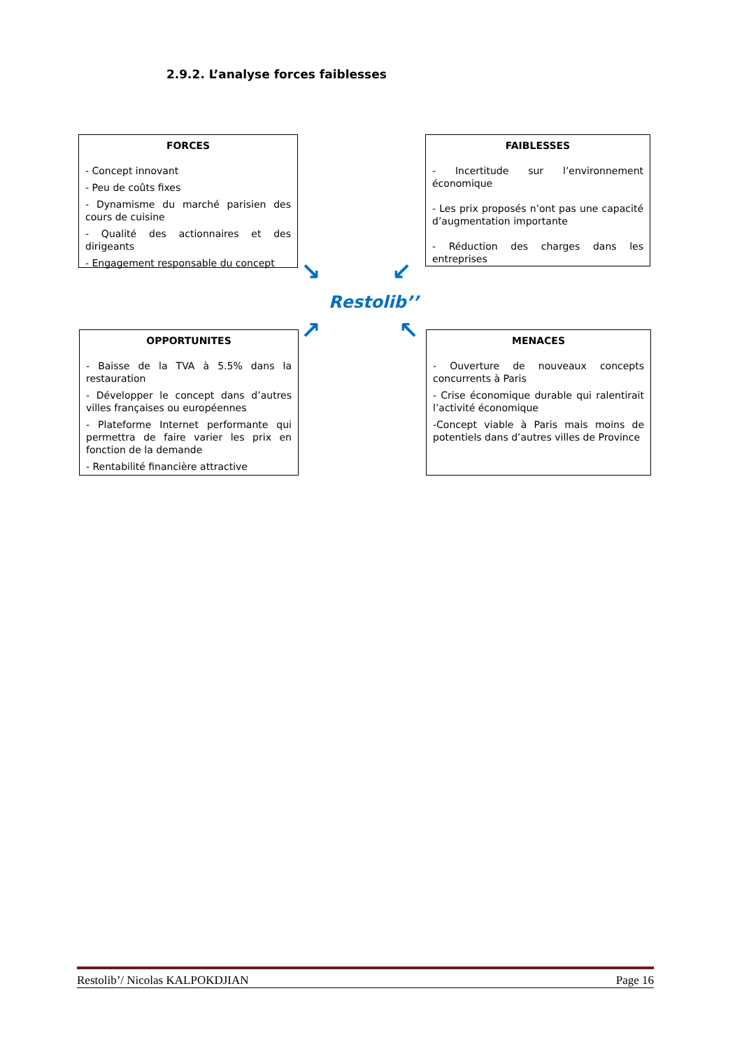2.9.2. L’analyse forces faiblesses
FORCES
- Concept innovant
- Peu de coûts fixes
- Dynamisme du marché parisien des cours de cuisine
- Qualité des actionnaires et des dirigeants
- Engagement responsable du concept
FAIBLESSES
- Incertitude sur l’environnement économique
- Les prix proposés n’ont pas une capacité d’augmentation importante
- Réduction des charges dans les entreprises
↘ ↙
Restolib’’
↗ ↖
OPPORTUNITES
- Baisse de la TVA à 5.5% dans la restauration
- Développer le concept dans d’autres villes françaises ou européennes
- Plateforme Internet performante qui permettra de faire varier les prix en fonction de la demande
- Rentabilité financière attractive
MENACES
- Ouverture de nouveaux concepts concurrents à Paris
- Crise économique durable qui ralentirait l’activité économique
-Concept viable à Paris mais moins de potentiels dans d’autres villes de Province
Restolib’/ Nicolas KALPOKDJIAN Page 16